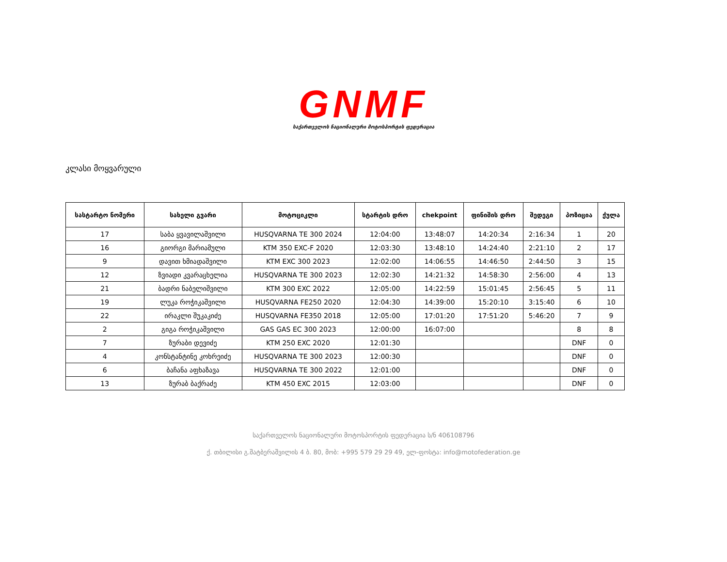GNMF
საქართველოს ნაციონალური მოტოსპორტის ფედერაცია
კლასი მოყვარული
| სასტარტო ნომერი | სახელი გვარი | მოტოციკლი | სტარტის დრო | chekpoint | ფინიშის დრო | შედეგი | პოზიცია | ქულა |
| --- | --- | --- | --- | --- | --- | --- | --- | --- |
| 17 | საბა ყვავილაშვილი | HUSQVARNA TE 300 2024 | 12:04:00 | 13:48:07 | 14:20:34 | 2:16:34 | 1 | 20 |
| 16 | გიორგი მარიამული | KTM 350 EXC-F 2020 | 12:03:30 | 13:48:10 | 14:24:40 | 2:21:10 | 2 | 17 |
| 9 | დავით ხმიადაშვილი | KTM EXC 300 2023 | 12:02:00 | 14:06:55 | 14:46:50 | 2:44:50 | 3 | 15 |
| 12 | ზვიადი კვარაცხელია | HUSQVARNA TE 300 2023 | 12:02:30 | 14:21:32 | 14:58:30 | 2:56:00 | 4 | 13 |
| 21 | ბადრი ნაბელიშვილი | KTM 300 EXC 2022 | 12:05:00 | 14:22:59 | 15:01:45 | 2:56:45 | 5 | 11 |
| 19 | ლუკა როჭიკაშვილი | HUSQVARNA FE250 2020 | 12:04:30 | 14:39:00 | 15:20:10 | 3:15:40 | 6 | 10 |
| 22 | ირაკლი შუკაკიძე | HUSQVARNA FE350 2018 | 12:05:00 | 17:01:20 | 17:51:20 | 5:46:20 | 7 | 9 |
| 2 | გიგა როჭიკაშვილი | GAS GAS EC 300 2023 | 12:00:00 | 16:07:00 | | | 8 | 8 |
| 7 | ზურაბი დევიძე | KTM 250 EXC 2020 | 12:01:30 | | | | DNF | 0 |
| 4 | კონსტანტინე კოხრეიძე | HUSQVARNA TE 300 2023 | 12:00:30 | | | | DNF | 0 |
| 6 | ბაჩანა აფხაზავა | HUSQVARNA TE 300 2022 | 12:01:00 | | | | DNF | 0 |
| 13 | ზურაბ ბაქრაძე | KTM 450 EXC 2015 | 12:03:00 | | | | DNF | 0 |
საქართველოს ნაციონალური მოტოსპორტის ფედერაცია ს/ნ 406108796
ქ. თბილისი გ.შატბერაშვილის 4 ბ. 80, მობ: +995 579 29 29 49, ელ-ფოსტა: info@motofederation.ge